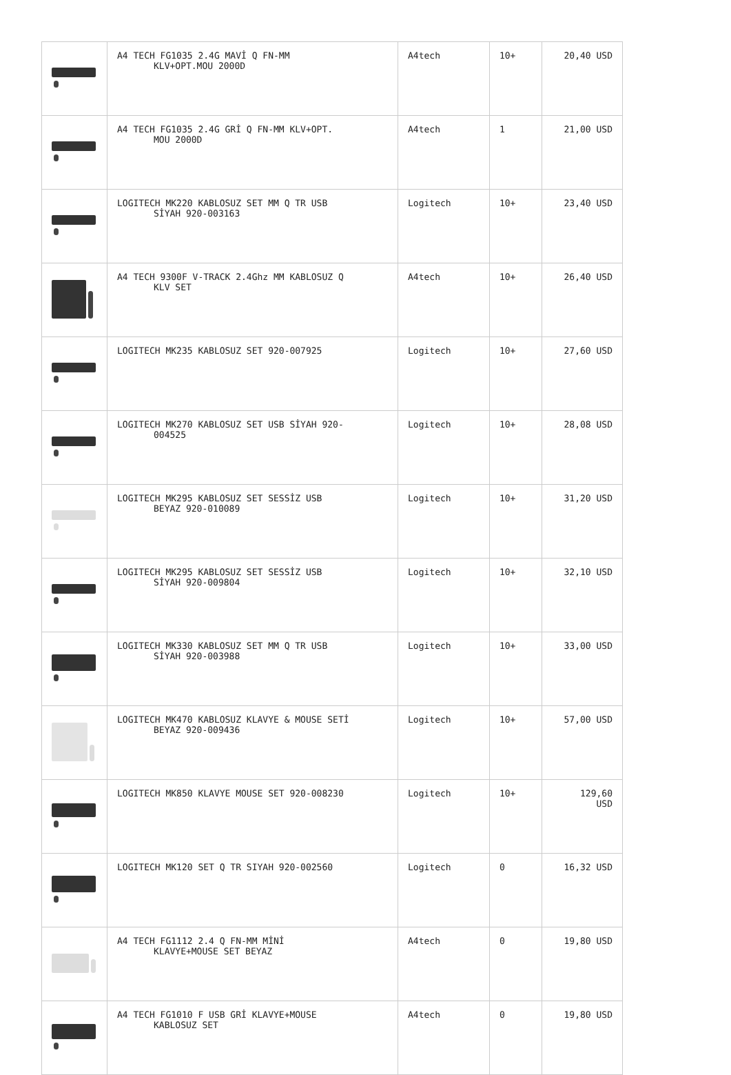| | A4 TECH FG1035 2.4G MAVİ Q FN-MM KLV+OPT.MOU 2000D | A4tech | 10+ | 20,40 USD |
| | A4 TECH FG1035 2.4G GRİ Q FN-MM KLV+OPT. MOU 2000D | A4tech | 1 | 21,00 USD |
| | LOGITECH MK220 KABLOSUZ SET MM Q TR USB SİYAH 920-003163 | Logitech | 10+ | 23,40 USD |
| | A4 TECH 9300F V-TRACK 2.4Ghz MM KABLOSUZ Q KLV SET | A4tech | 10+ | 26,40 USD |
| | LOGITECH MK235 KABLOSUZ SET 920-007925 | Logitech | 10+ | 27,60 USD |
| | LOGITECH MK270 KABLOSUZ SET USB SİYAH 920- 004525 | Logitech | 10+ | 28,08 USD |
| | LOGITECH MK295 KABLOSUZ SET SESSİZ USB BEYAZ 920-010089 | Logitech | 10+ | 31,20 USD |
| | LOGITECH MK295 KABLOSUZ SET SESSİZ USB SİYAH 920-009804 | Logitech | 10+ | 32,10 USD |
| | LOGITECH MK330 KABLOSUZ SET MM Q TR USB SİYAH 920-003988 | Logitech | 10+ | 33,00 USD |
| | LOGITECH MK470 KABLOSUZ KLAVYE & MOUSE SETİ BEYAZ 920-009436 | Logitech | 10+ | 57,00 USD |
| | LOGITECH MK850 KLAVYE MOUSE SET 920-008230 | Logitech | 10+ | 129,60 USD |
| | LOGITECH MK120 SET Q TR SIYAH 920-002560 | Logitech | 0 | 16,32 USD |
| | A4 TECH FG1112 2.4 Q FN-MM MİNİ KLAVYE+MOUSE SET BEYAZ | A4tech | 0 | 19,80 USD |
| | A4 TECH FG1010 F USB GRİ KLAVYE+MOUSE KABLOSUZ SET | A4tech | 0 | 19,80 USD |